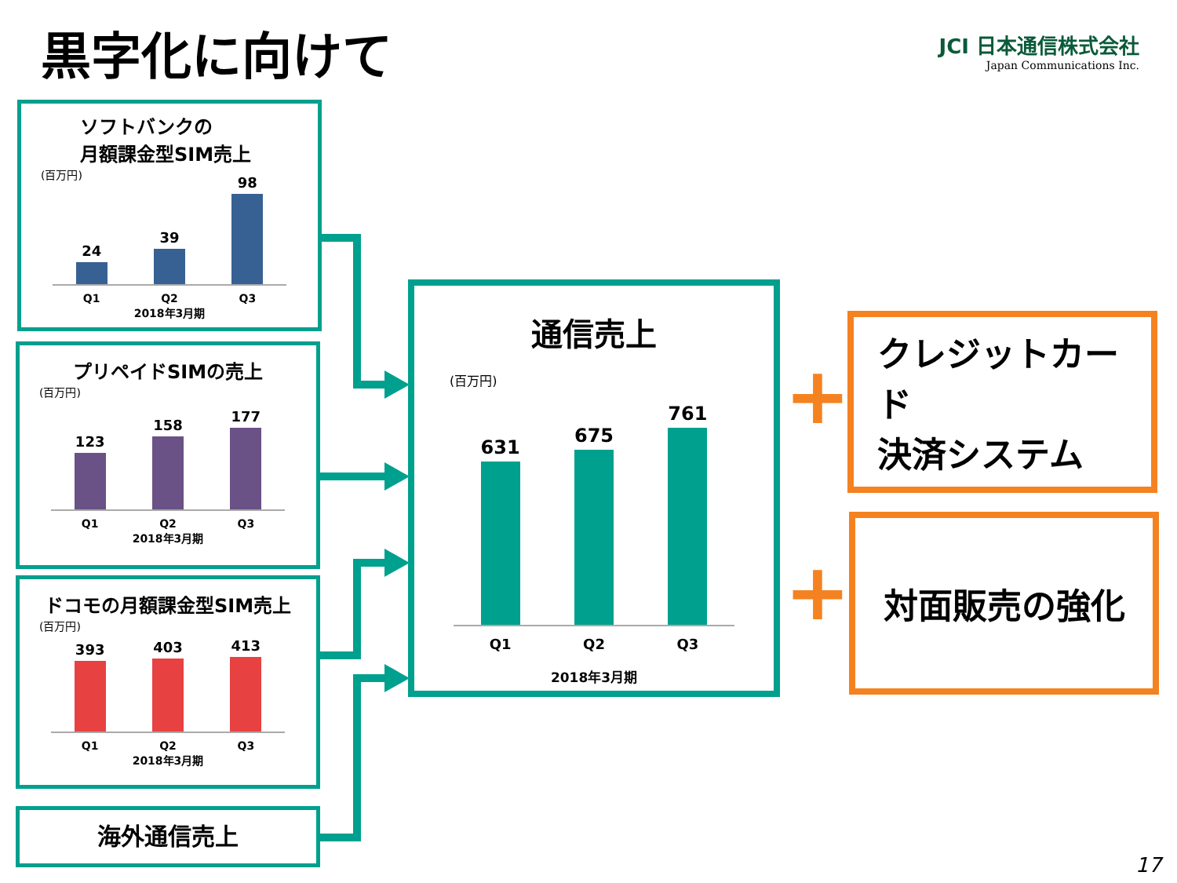黒字化に向けて
JCI 日本通信株式会社
Japan Communications Inc.
ソフトバンクの
月額課金型SIM売上
(百万円)
24
39
98
Q1 Q2 Q3
2018年3月期
プリペイドSIMの売上
(百万円)
123
158
177
Q1 Q2 Q3
2018年3月期
ドコモの月額課金型SIM売上
(百万円)
393
403
413
Q1 Q2 Q3
2018年3月期
海外通信売上
通信売上
(百万円)
631
675
761
Q1 Q2 Q3
2018年3月期
+
クレジットカード
決済システム
+
対面販売の強化
17